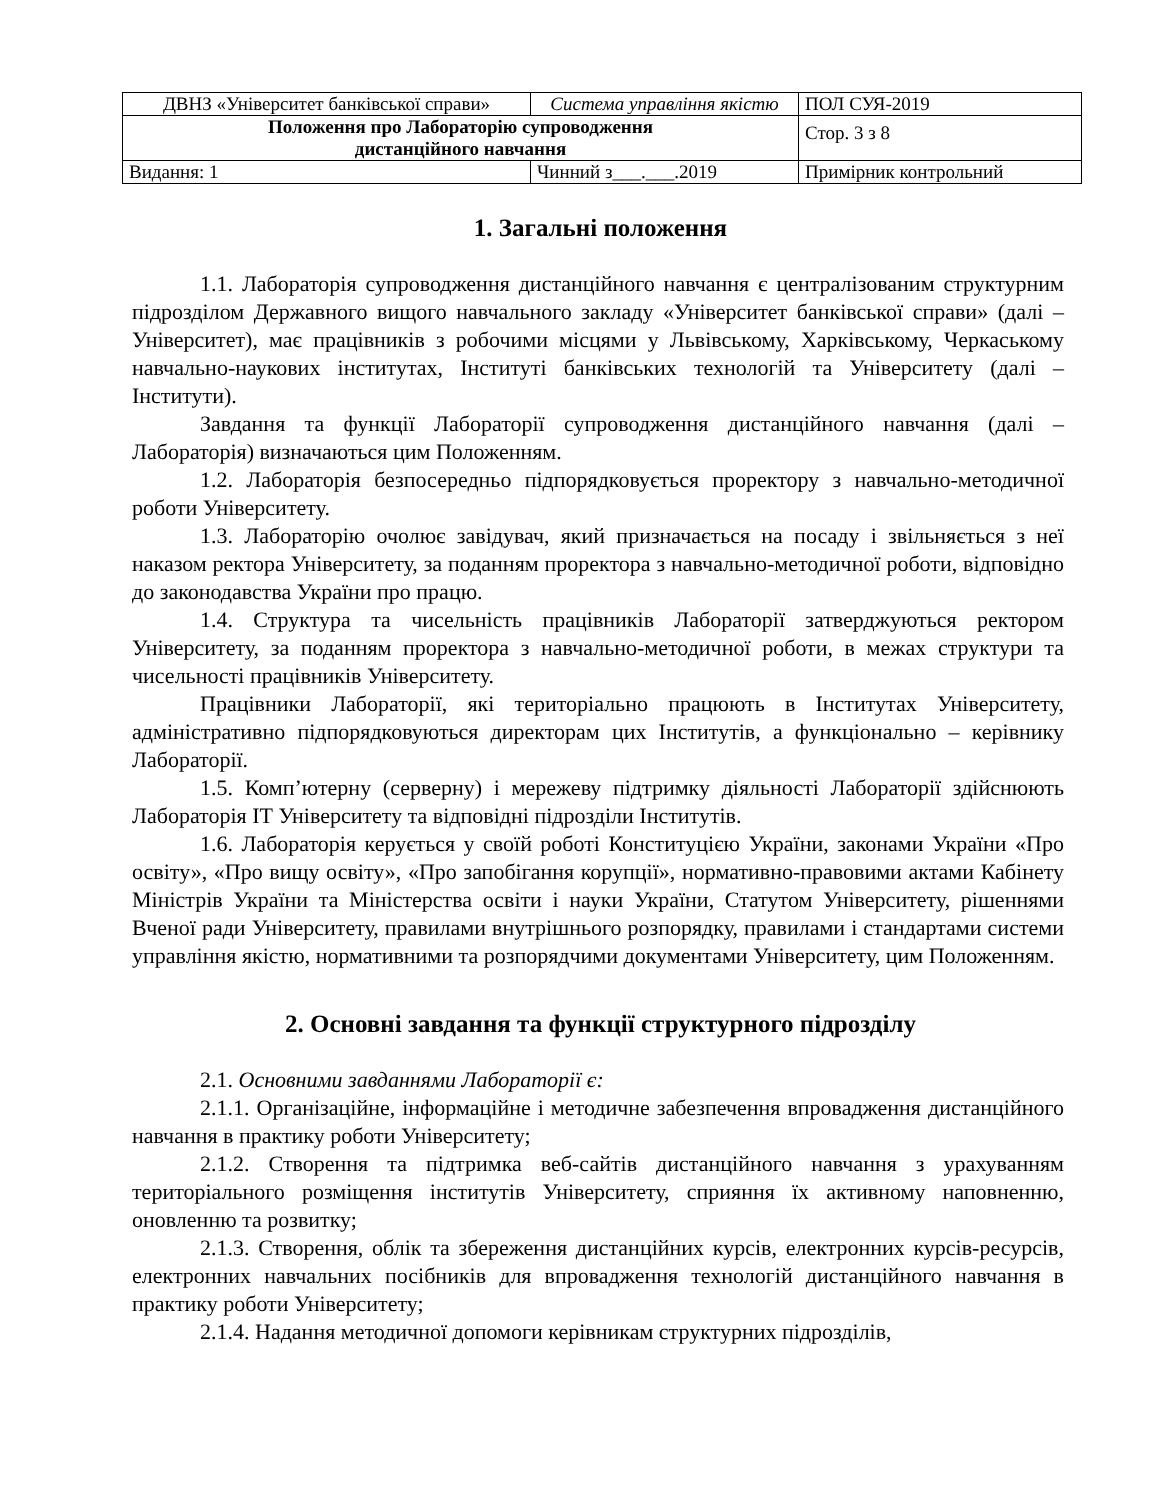| ДВНЗ «Університет банківської справи» | Система управління якістю | ПОЛ СУЯ-2019 |
| Положення про Лабораторію супроводження дистанційного навчання | | Стор. 3 з 8 |
| Видання: 1 | Чинний з___.___.2019 | Примірник контрольний |
1. Загальні положення
1.1. Лабораторія супроводження дистанційного навчання є централізованим структурним підрозділом Державного вищого навчального закладу «Університет банківської справи» (далі – Університет), має працівників з робочими місцями у Львівському, Харківському, Черкаському навчально-наукових інститутах, Інституті банківських технологій та Університету (далі – Інститути).
Завдання та функції Лабораторії супроводження дистанційного навчання (далі – Лабораторія) визначаються цим Положенням.
1.2. Лабораторія безпосередньо підпорядковується проректору з навчально-методичної роботи Університету.
1.3. Лабораторію очолює завідувач, який призначається на посаду і звільняється з неї наказом ректора Університету, за поданням проректора з навчально-методичної роботи, відповідно до законодавства України про працю.
1.4. Структура та чисельність працівників Лабораторії затверджуються ректором Університету, за поданням проректора з навчально-методичної роботи, в межах структури та чисельності працівників Університету.
Працівники Лабораторії, які територіально працюють в Інститутах Університету, адміністративно підпорядковуються директорам цих Інститутів, а функціонально – керівнику Лабораторії.
1.5. Комп’ютерну (серверну) і мережеву підтримку діяльності Лабораторії здійснюють Лабораторія ІТ Університету та відповідні підрозділи Інститутів.
1.6. Лабораторія керується у своїй роботі Конституцією України, законами України «Про освіту», «Про вищу освіту», «Про запобігання корупції», нормативно-правовими актами Кабінету Міністрів України та Міністерства освіти і науки України, Статутом Університету, рішеннями Вченої ради Університету, правилами внутрішнього розпорядку, правилами і стандартами системи управління якістю, нормативними та розпорядчими документами Університету, цим Положенням.
2. Основні завдання та функції структурного підрозділу
2.1. Основними завданнями Лабораторії є:
2.1.1. Організаційне, інформаційне і методичне забезпечення впровадження дистанційного навчання в практику роботи Університету;
2.1.2. Створення та підтримка веб-сайтів дистанційного навчання з урахуванням територіального розміщення інститутів Університету, сприяння їх активному наповненню, оновленню та розвитку;
2.1.3. Створення, облік та збереження дистанційних курсів, електронних курсів-ресурсів, електронних навчальних посібників для впровадження технологій дистанційного навчання в практику роботи Університету;
2.1.4. Надання методичної допомоги керівникам структурних підрозділів,